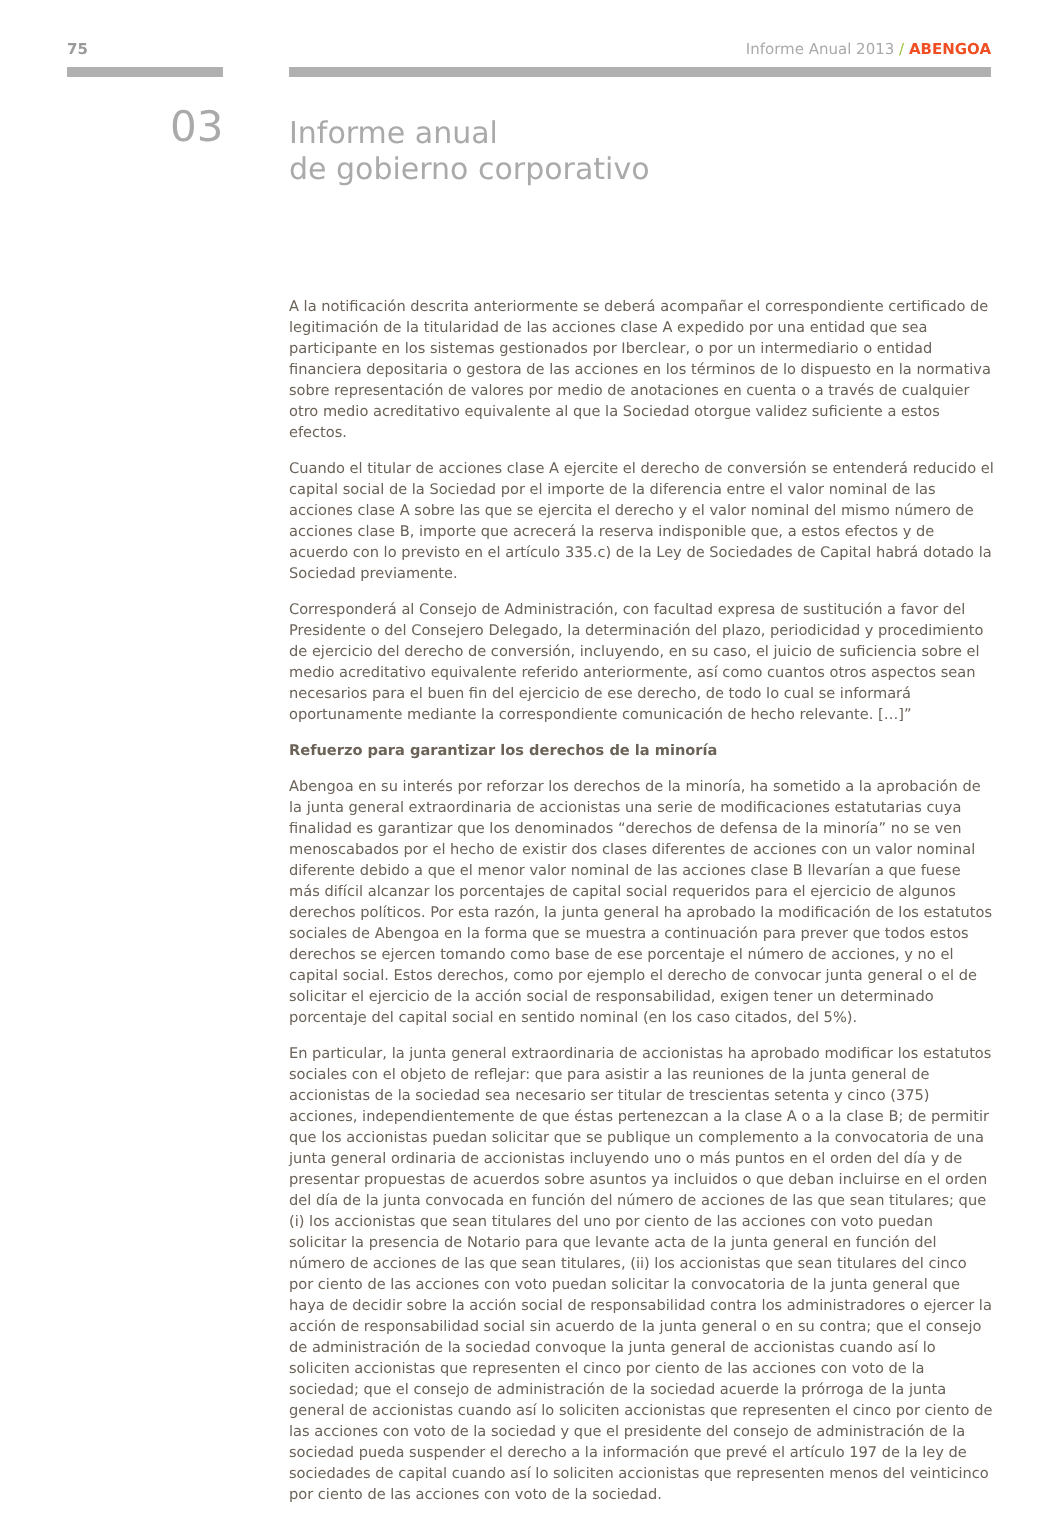75 Informe Anual 2013 / ABENGOA
03
Informe anual
de gobierno corporativo
A la notificación descrita anteriormente se deberá acompañar el correspondiente certificado de legitimación de la titularidad de las acciones clase A expedido por una entidad que sea participante en los sistemas gestionados por Iberclear, o por un intermediario o entidad financiera depositaria o gestora de las acciones en los términos de lo dispuesto en la normativa sobre representación de valores por medio de anotaciones en cuenta o a través de cualquier otro medio acreditativo equivalente al que la Sociedad otorgue validez suficiente a estos efectos.
Cuando el titular de acciones clase A ejercite el derecho de conversión se entenderá reducido el capital social de la Sociedad por el importe de la diferencia entre el valor nominal de las acciones clase A sobre las que se ejercita el derecho y el valor nominal del mismo número de acciones clase B, importe que acrecerá la reserva indisponible que, a estos efectos y de acuerdo con lo previsto en el artículo 335.c) de la Ley de Sociedades de Capital habrá dotado la Sociedad previamente.
Corresponderá al Consejo de Administración, con facultad expresa de sustitución a favor del Presidente o del Consejero Delegado, la determinación del plazo, periodicidad y procedimiento de ejercicio del derecho de conversión, incluyendo, en su caso, el juicio de suficiencia sobre el medio acreditativo equivalente referido anteriormente, así como cuantos otros aspectos sean necesarios para el buen fin del ejercicio de ese derecho, de todo lo cual se informará oportunamente mediante la correspondiente comunicación de hecho relevante. […]”
Refuerzo para garantizar los derechos de la minoría
Abengoa en su interés por reforzar los derechos de la minoría, ha sometido a la aprobación de la junta general extraordinaria de accionistas una serie de modificaciones estatutarias cuya finalidad es garantizar que los denominados “derechos de defensa de la minoría” no se ven menoscabados por el hecho de existir dos clases diferentes de acciones con un valor nominal diferente debido a que el menor valor nominal de las acciones clase B llevarían a que fuese más difícil alcanzar los porcentajes de capital social requeridos para el ejercicio de algunos derechos políticos. Por esta razón, la junta general ha aprobado la modificación de los estatutos sociales de Abengoa en la forma que se muestra a continuación para prever que todos estos derechos se ejercen tomando como base de ese porcentaje el número de acciones, y no el capital social. Estos derechos, como por ejemplo el derecho de convocar junta general o el de solicitar el ejercicio de la acción social de responsabilidad, exigen tener un determinado porcentaje del capital social en sentido nominal (en los caso citados, del 5%).
En particular, la junta general extraordinaria de accionistas ha aprobado modificar los estatutos sociales con el objeto de reflejar: que para asistir a las reuniones de la junta general de accionistas de la sociedad sea necesario ser titular de trescientas setenta y cinco (375) acciones, independientemente de que éstas pertenezcan a la clase A o a la clase B; de permitir que los accionistas puedan solicitar que se publique un complemento a la convocatoria de una junta general ordinaria de accionistas incluyendo uno o más puntos en el orden del día y de presentar propuestas de acuerdos sobre asuntos ya incluidos o que deban incluirse en el orden del día de la junta convocada en función del número de acciones de las que sean titulares; que (i) los accionistas que sean titulares del uno por ciento de las acciones con voto puedan solicitar la presencia de Notario para que levante acta de la junta general en función del número de acciones de las que sean titulares, (ii) los accionistas que sean titulares del cinco por ciento de las acciones con voto puedan solicitar la convocatoria de la junta general que haya de decidir sobre la acción social de responsabilidad contra los administradores o ejercer la acción de responsabilidad social sin acuerdo de la junta general o en su contra; que el consejo de administración de la sociedad convoque la junta general de accionistas cuando así lo soliciten accionistas que representen el cinco por ciento de las acciones con voto de la sociedad; que el consejo de administración de la sociedad acuerde la prórroga de la junta general de accionistas cuando así lo soliciten accionistas que representen el cinco por ciento de las acciones con voto de la sociedad y que el presidente del consejo de administración de la sociedad pueda suspender el derecho a la información que prevé el artículo 197 de la ley de sociedades de capital cuando así lo soliciten accionistas que representen menos del veinticinco por ciento de las acciones con voto de la sociedad.